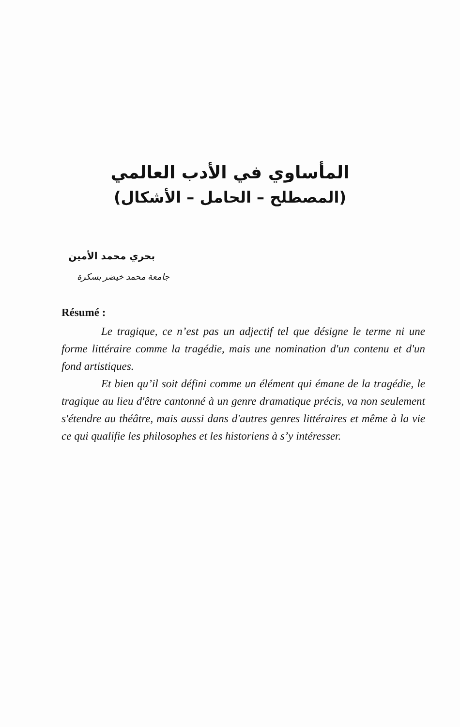المأساوي في الأدب العالمي
(المصطلح – الحامل – الأشكال)
بحري محمد الأمين
جامعة محمد خيضر بسكرة
Résumé :
Le tragique, ce n’est pas un adjectif tel que désigne le terme ni une forme littéraire comme la tragédie, mais une nomination d'un contenu et d'un fond artistiques.
Et bien qu’il soit défini comme un élément qui émane de la tragédie, le tragique au lieu d'être cantonné à un genre dramatique précis, va non seulement s'étendre au théâtre, mais aussi dans d'autres genres littéraires et même à la vie ce qui qualifie les philosophes et les historiens à s’y intéresser.